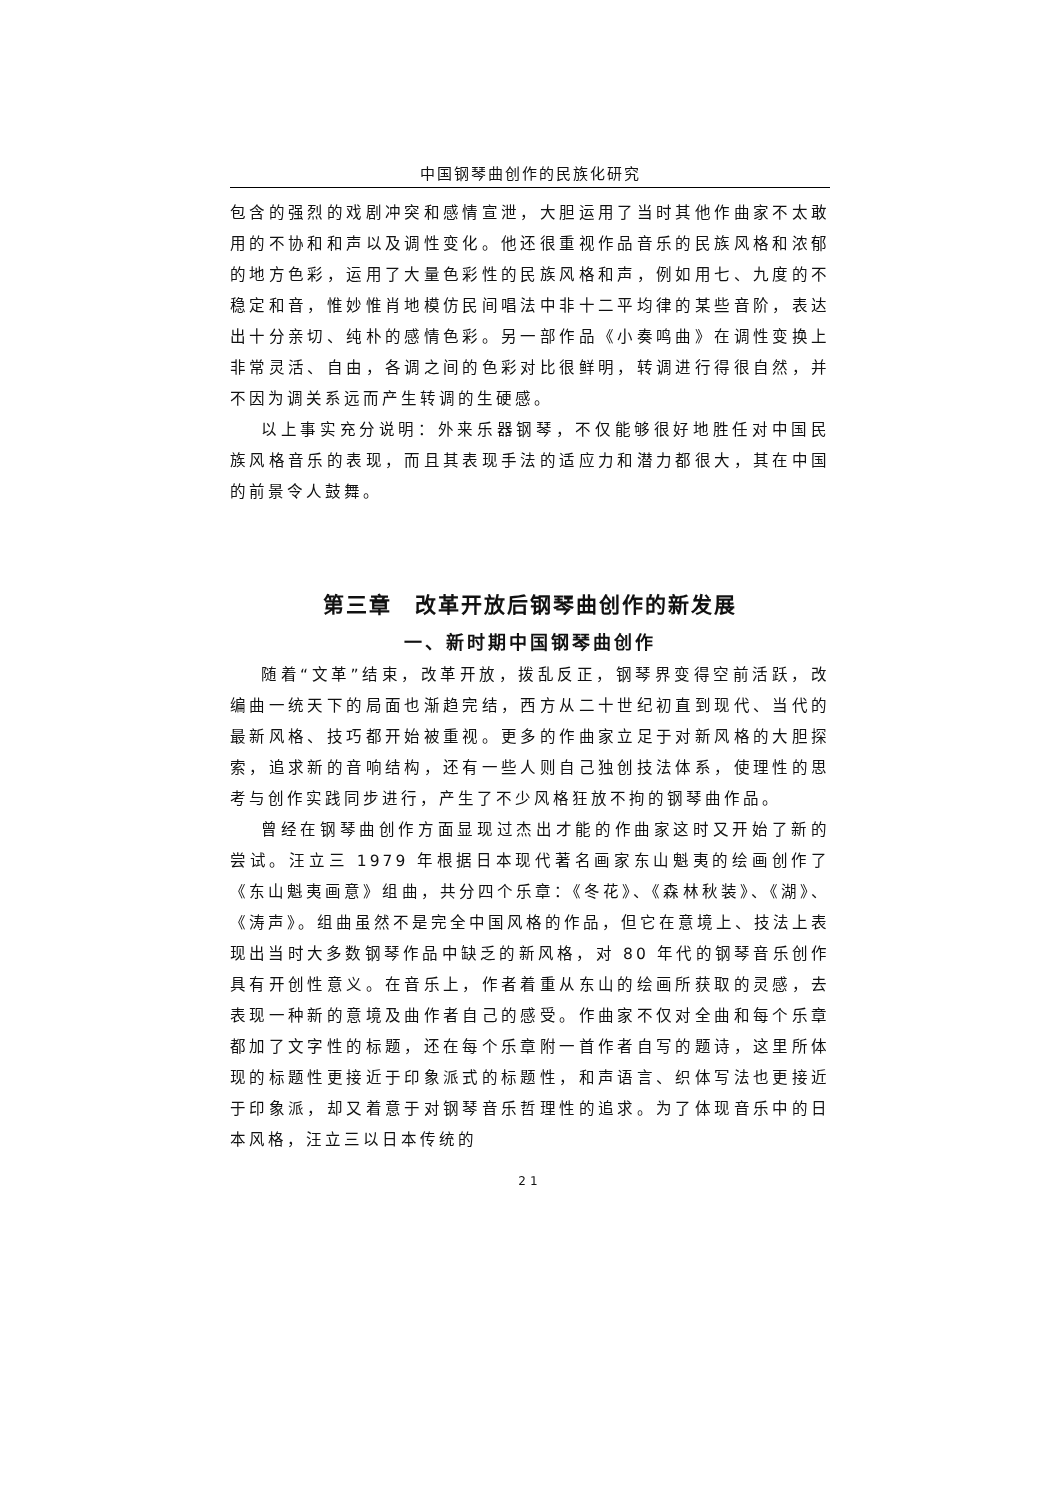中国钢琴曲创作的民族化研究
包含的强烈的戏剧冲突和感情宣泄，大胆运用了当时其他作曲家不太敢用的不协和和声以及调性变化。他还很重视作品音乐的民族风格和浓郁的地方色彩，运用了大量色彩性的民族风格和声，例如用七、九度的不稳定和音，惟妙惟肖地模仿民间唱法中非十二平均律的某些音阶，表达出十分亲切、纯朴的感情色彩。另一部作品《小奏鸣曲》在调性变换上非常灵活、自由，各调之间的色彩对比很鲜明，转调进行得很自然，并不因为调关系远而产生转调的生硬感。
以上事实充分说明：外来乐器钢琴，不仅能够很好地胜任对中国民族风格音乐的表现，而且其表现手法的适应力和潜力都很大，其在中国的前景令人鼓舞。
第三章　改革开放后钢琴曲创作的新发展
一、新时期中国钢琴曲创作
随着“文革”结束，改革开放，拨乱反正，钢琴界变得空前活跃，改编曲一统天下的局面也渐趋完结，西方从二十世纪初直到现代、当代的最新风格、技巧都开始被重视。更多的作曲家立足于对新风格的大胆探索，追求新的音响结构，还有一些人则自己独创技法体系，使理性的思考与创作实践同步进行，产生了不少风格狂放不拘的钢琴曲作品。
曾经在钢琴曲创作方面显现过杰出才能的作曲家这时又开始了新的尝试。汪立三 1979 年根据日本现代著名画家东山魁夷的绘画创作了《东山魁夷画意》组曲，共分四个乐章：《冬花》、《森林秋装》、《湖》、《涛声》。组曲虽然不是完全中国风格的作品，但它在意境上、技法上表现出当时大多数钢琴作品中缺乏的新风格，对 80 年代的钢琴音乐创作具有开创性意义。在音乐上，作者着重从东山的绘画所获取的灵感，去表现一种新的意境及曲作者自己的感受。作曲家不仅对全曲和每个乐章都加了文字性的标题，还在每个乐章附一首作者自写的题诗，这里所体现的标题性更接近于印象派式的标题性，和声语言、织体写法也更接近于印象派，却又着意于对钢琴音乐哲理性的追求。为了体现音乐中的日本风格，汪立三以日本传统的
21